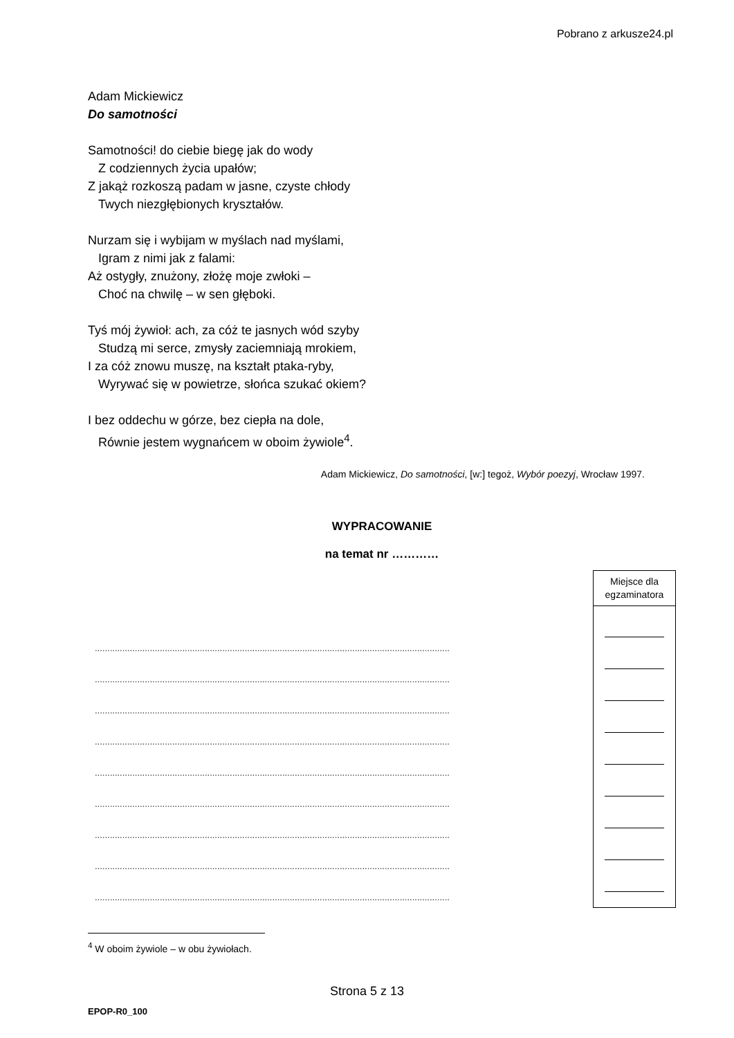Pobrano z arkusze24.pl
Adam Mickiewicz
Do samotności
Samotności! do ciebie biegę jak do wody
Z codziennych życia upałów;
Z jakąż rozkoszą padam w jasne, czyste chłody
Twych niezgłębionych kryształów.
Nurzam się i wybijam w myślach nad myślami,
Igram z nimi jak z falami:
Aż ostygły, znużony, złożę moje zwłoki –
Choć na chwilę – w sen głęboki.
Tyś mój żywioł: ach, za cóż te jasnych wód szyby
Studzą mi serce, zmysły zaciemniają mrokiem,
I za cóż znowu muszę, na kształt ptaka-ryby,
Wyrywać się w powietrze, słońca szukać okiem?
I bez oddechu w górze, bez ciepła na dole,
Równie jestem wygnańcem w oboim żywiole<sup>4</sup>.
Adam Mickiewicz, Do samotności, [w:] tegoż, Wybór poezyj, Wrocław 1997.
WYPRACOWANIE
na temat nr …………
..............................................................................................................................................
..............................................................................................................................................
..............................................................................................................................................
..............................................................................................................................................
..............................................................................................................................................
..............................................................................................................................................
..............................................................................................................................................
..............................................................................................................................................
..............................................................................................................................................
Miejsce dla egzaminatora
<sup>4</sup> W oboim żywiole – w obu żywiołach.
Strona 5 z 13
EPOP-R0_100